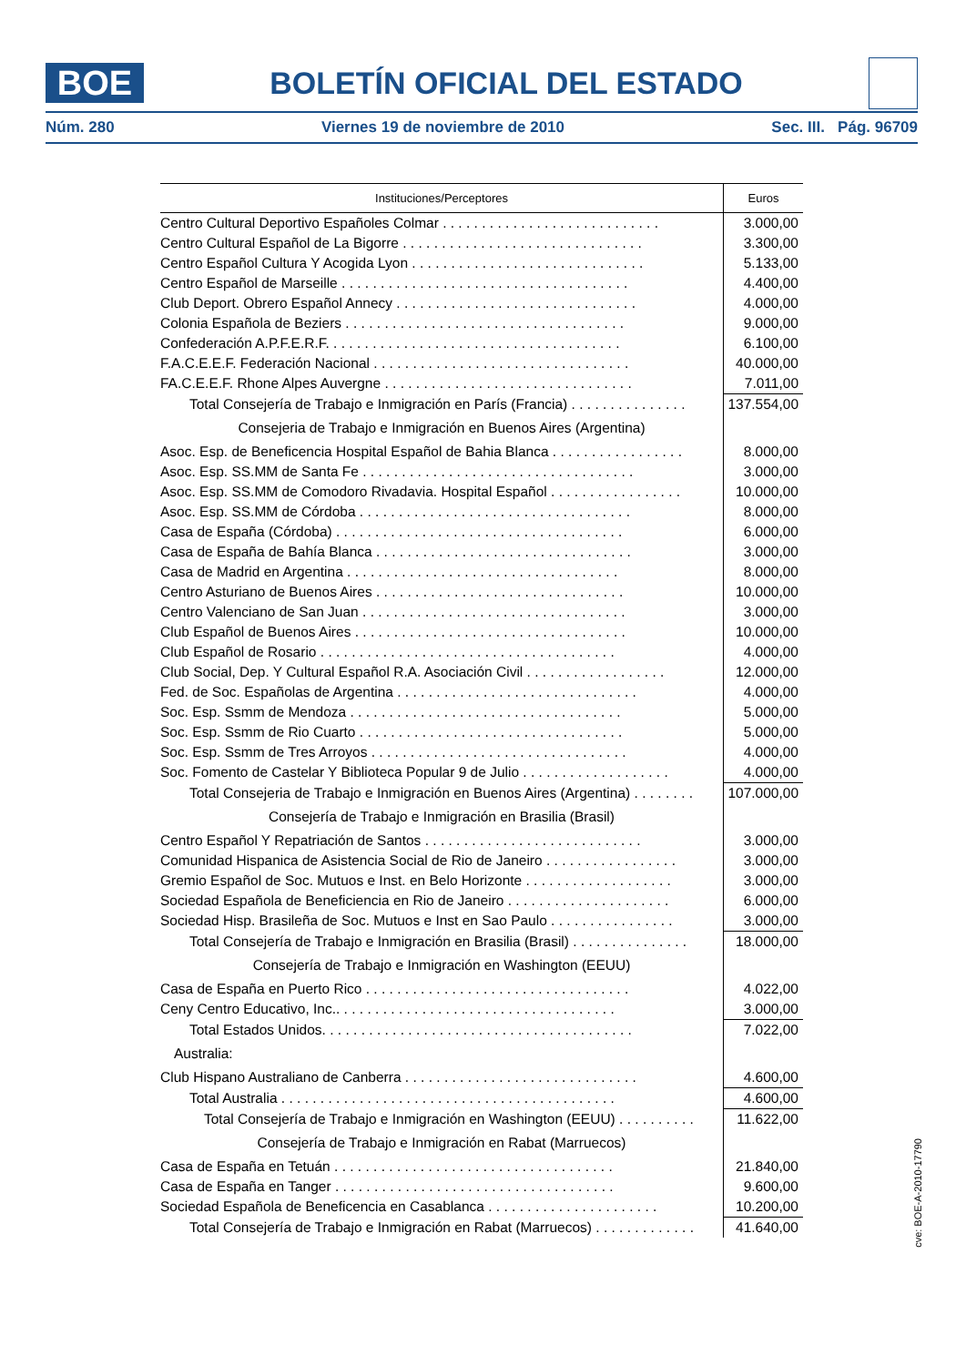BOE
BOLETÍN OFICIAL DEL ESTADO
Núm. 280 Viernes 19 de noviembre de 2010 Sec. III. Pág. 96709
| Instituciones/Perceptores | Euros |
| --- | --- |
| Centro Cultural Deportivo Españoles Colmar . . . . . . . . . . . . . . . . . . . . . . . . . . . . | 3.000,00 |
| Centro Cultural Español de La Bigorre . . . . . . . . . . . . . . . . . . . . . . . . . . . . . . . | 3.300,00 |
| Centro Español Cultura Y Acogida Lyon . . . . . . . . . . . . . . . . . . . . . . . . . . . . . . | 5.133,00 |
| Centro Español de Marseille . . . . . . . . . . . . . . . . . . . . . . . . . . . . . . . . . . . . . | 4.400,00 |
| Club Deport. Obrero Español Annecy . . . . . . . . . . . . . . . . . . . . . . . . . . . . . . . | 4.000,00 |
| Colonia Española de Beziers . . . . . . . . . . . . . . . . . . . . . . . . . . . . . . . . . . . . | 9.000,00 |
| Confederación A.P.F.E.R.F. . . . . . . . . . . . . . . . . . . . . . . . . . . . . . . . . . . . . . | 6.100,00 |
| F.A.C.E.E.F. Federación Nacional . . . . . . . . . . . . . . . . . . . . . . . . . . . . . . . . . | 40.000,00 |
| FA.C.E.E.F. Rhone Alpes Auvergne . . . . . . . . . . . . . . . . . . . . . . . . . . . . . . . . | 7.011,00 |
| Total Consejería de Trabajo e Inmigración en París (Francia) . . . . . . . . . . . . . . . | 137.554,00 |
| Consejeria de Trabajo e Inmigración en Buenos Aires (Argentina) | |
| Asoc. Esp. de Beneficencia Hospital Español de Bahia Blanca . . . . . . . . . . . . . . . . . | 8.000,00 |
| Asoc. Esp. SS.MM de Santa Fe . . . . . . . . . . . . . . . . . . . . . . . . . . . . . . . . . . . | 3.000,00 |
| Asoc. Esp. SS.MM de Comodoro Rivadavia. Hospital Español . . . . . . . . . . . . . . . . . | 10.000,00 |
| Asoc. Esp. SS.MM de Córdoba . . . . . . . . . . . . . . . . . . . . . . . . . . . . . . . . . . . | 8.000,00 |
| Casa de España (Córdoba) . . . . . . . . . . . . . . . . . . . . . . . . . . . . . . . . . . . . . | 6.000,00 |
| Casa de España de Bahía Blanca . . . . . . . . . . . . . . . . . . . . . . . . . . . . . . . . . | 3.000,00 |
| Casa de Madrid en Argentina . . . . . . . . . . . . . . . . . . . . . . . . . . . . . . . . . . . | 8.000,00 |
| Centro Asturiano de Buenos Aires . . . . . . . . . . . . . . . . . . . . . . . . . . . . . . . . | 10.000,00 |
| Centro Valenciano de San Juan . . . . . . . . . . . . . . . . . . . . . . . . . . . . . . . . . . | 3.000,00 |
| Club Español de Buenos Aires . . . . . . . . . . . . . . . . . . . . . . . . . . . . . . . . . . . | 10.000,00 |
| Club Español de Rosario . . . . . . . . . . . . . . . . . . . . . . . . . . . . . . . . . . . . . . | 4.000,00 |
| Club Social, Dep. Y Cultural Español R.A. Asociación Civil . . . . . . . . . . . . . . . . . . | 12.000,00 |
| Fed. de Soc. Españolas de Argentina . . . . . . . . . . . . . . . . . . . . . . . . . . . . . . . | 4.000,00 |
| Soc. Esp. Ssmm de Mendoza . . . . . . . . . . . . . . . . . . . . . . . . . . . . . . . . . . . | 5.000,00 |
| Soc. Esp. Ssmm de Rio Cuarto . . . . . . . . . . . . . . . . . . . . . . . . . . . . . . . . . . | 5.000,00 |
| Soc. Esp. Ssmm de Tres Arroyos . . . . . . . . . . . . . . . . . . . . . . . . . . . . . . . . . | 4.000,00 |
| Soc. Fomento de Castelar Y Biblioteca Popular 9 de Julio . . . . . . . . . . . . . . . . . . . | 4.000,00 |
| Total Consejeria de Trabajo e Inmigración en Buenos Aires (Argentina) . . . . . . . . | 107.000,00 |
| Consejería de Trabajo e Inmigración en Brasilia (Brasil) | |
| Centro Español Y Repatriación de Santos . . . . . . . . . . . . . . . . . . . . . . . . . . . . | 3.000,00 |
| Comunidad Hispanica de Asistencia Social de Rio de Janeiro . . . . . . . . . . . . . . . . . | 3.000,00 |
| Gremio Español de Soc. Mutuos e Inst. en Belo Horizonte . . . . . . . . . . . . . . . . . . . | 3.000,00 |
| Sociedad Española de Beneficiencia en Rio de Janeiro . . . . . . . . . . . . . . . . . . . . . | 6.000,00 |
| Sociedad Hisp. Brasileña de Soc. Mutuos e Inst en Sao Paulo . . . . . . . . . . . . . . . . | 3.000,00 |
| Total Consejería de Trabajo e Inmigración en Brasilia (Brasil) . . . . . . . . . . . . . . . | 18.000,00 |
| Consejería de Trabajo e Inmigración en Washington (EEUU) | |
| Casa de España en Puerto Rico . . . . . . . . . . . . . . . . . . . . . . . . . . . . . . . . . . | 4.022,00 |
| Ceny Centro Educativo, Inc.. . . . . . . . . . . . . . . . . . . . . . . . . . . . . . . . . . . . | 3.000,00 |
| Total Estados Unidos. . . . . . . . . . . . . . . . . . . . . . . . . . . . . . . . . . . . . . . . | 7.022,00 |
| Australia: | |
| Club Hispano Australiano de Canberra . . . . . . . . . . . . . . . . . . . . . . . . . . . . . . | 4.600,00 |
| Total Australia . . . . . . . . . . . . . . . . . . . . . . . . . . . . . . . . . . . . . . . . . . . | 4.600,00 |
| Total Consejería de Trabajo e Inmigración en Washington (EEUU) . . . . . . . . . . | 11.622,00 |
| Consejería de Trabajo e Inmigración en Rabat (Marruecos) | |
| Casa de España en Tetuán . . . . . . . . . . . . . . . . . . . . . . . . . . . . . . . . . . . . | 21.840,00 |
| Casa de España en Tanger . . . . . . . . . . . . . . . . . . . . . . . . . . . . . . . . . . . . | 9.600,00 |
| Sociedad Española de Beneficencia en Casablanca . . . . . . . . . . . . . . . . . . . . . . | 10.200,00 |
| Total Consejería de Trabajo e Inmigración en Rabat (Marruecos) . . . . . . . . . . . . . | 41.640,00 |
cve: BOE-A-2010-17790